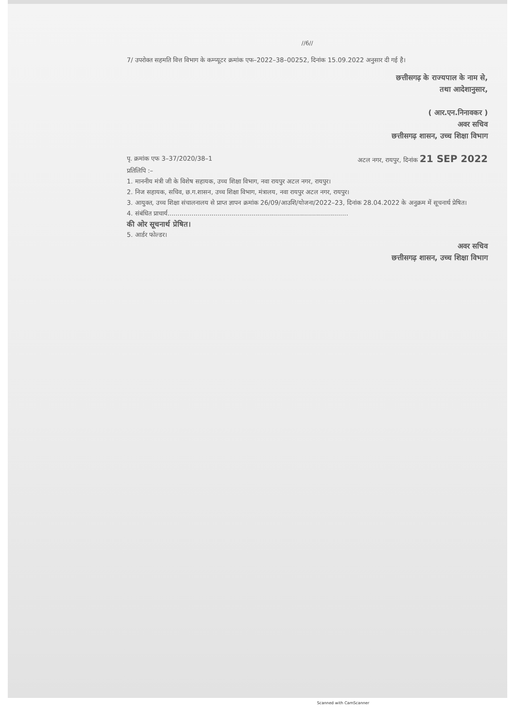//6//
7/ उपरोक्त सहमति वित्त विभाग के कम्प्यूटर क्रमांक एफ–2022–38–00252, दिनांक 15.09.2022 अनुसार दी गई है।
छत्तीसगढ़ के राज्यपाल के नाम से,
तथा आदेशानुसार,
( आर.एन.निनावकर )
अवर सचिव
छत्तीसगढ़ शासन, उच्च शिक्षा विभाग
पृ. क्रमांक एफ 3–37/2020/38–1 अटल नगर, रायपुर, दिनांक 21 SEP 2022
प्रतिलिपि :–
1. माननीय मंत्री जी के विशेष सहायक, उच्च शिक्षा विभाग, नवा रायपुर अटल नगर, रायपुर।
2. निज सहायक, सचिव, छ.ग.शासन, उच्च शिक्षा विभाग, मंत्रालय, नवा रायपुर अटल नगर, रायपुर।
3. आयुक्त, उच्च शिक्षा संचालनालय से प्राप्त ज्ञापन क्रमांक 26/09/आउशि/योजना/2022–23, दिनांक 28.04.2022 के अनुक्रम में सूचनार्थ प्रेषित।
4. संबंधित प्राचार्य..........................................................................................
की ओर सूचनार्थ प्रेषित।
5. आर्डर फोल्डर।
अवर सचिव
छत्तीसगढ़ शासन, उच्च शिक्षा विभाग
Scanned with CamScanner